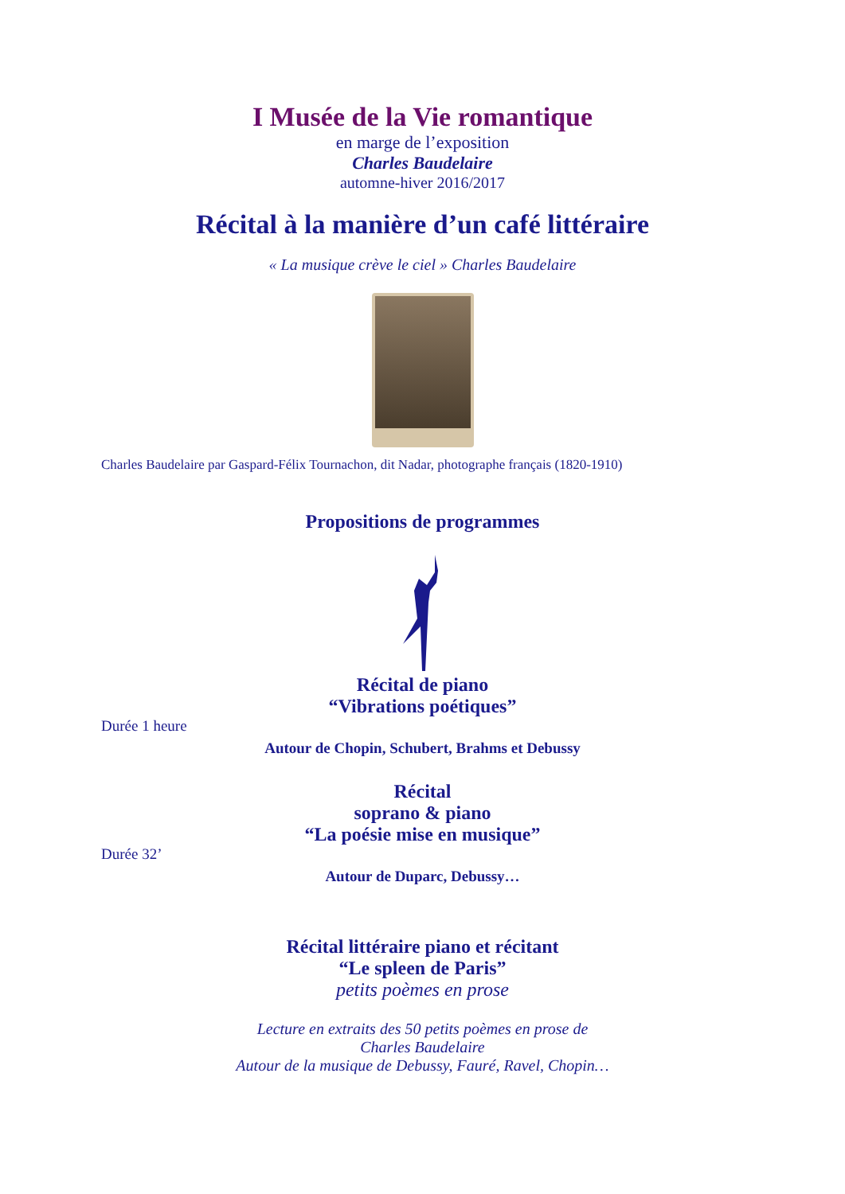I Musée de la Vie romantique
en marge de l’exposition
Charles Baudelaire
automne-hiver 2016/2017
Récital à la manière d’un café littéraire
« La musique crève le ciel » Charles Baudelaire
Charles Baudelaire par Gaspard-Félix Tournachon, dit Nadar, photographe français (1820-1910)
Propositions de programmes
Récital de piano
“Vibrations poétiques”
Durée 1 heure
Autour de Chopin, Schubert, Brahms et Debussy
Récital
soprano & piano
“La poésie mise en musique”
Durée 32’
Autour de Duparc, Debussy…
Récital littéraire piano et récitant
“Le spleen de Paris”
petits poèmes en prose
Lecture en extraits des 50 petits poèmes en prose de
Charles Baudelaire
Autour de la musique de Debussy, Fauré, Ravel, Chopin…